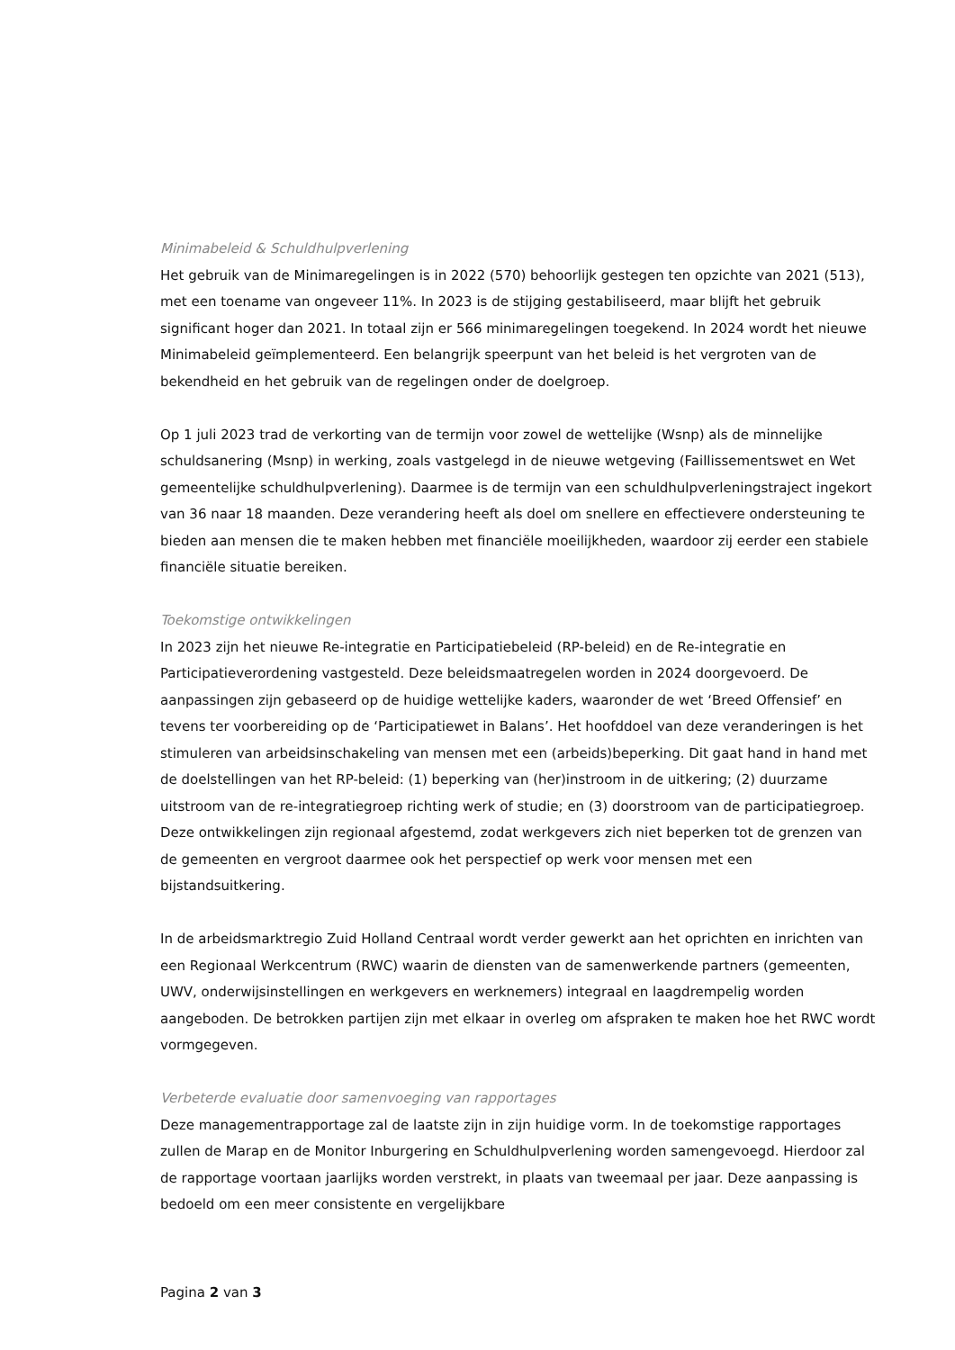Minimabeleid & Schuldhulpverlening
Het gebruik van de Minimaregelingen is in 2022 (570) behoorlijk gestegen ten opzichte van 2021 (513), met een toename van ongeveer 11%. In 2023 is de stijging gestabiliseerd, maar blijft het gebruik significant hoger dan 2021. In totaal zijn er 566 minimaregelingen toegekend. In 2024 wordt het nieuwe Minimabeleid geïmplementeerd. Een belangrijk speerpunt van het beleid is het vergroten van de bekendheid en het gebruik van de regelingen onder de doelgroep.
Op 1 juli 2023 trad de verkorting van de termijn voor zowel de wettelijke (Wsnp) als de minnelijke schuldsanering (Msnp) in werking, zoals vastgelegd in de nieuwe wetgeving (Faillissementswet en Wet gemeentelijke schuldhulpverlening). Daarmee is de termijn van een schuldhulpverleningstraject ingekort van 36 naar 18 maanden. Deze verandering heeft als doel om snellere en effectievere ondersteuning te bieden aan mensen die te maken hebben met financiële moeilijkheden, waardoor zij eerder een stabiele financiële situatie bereiken.
Toekomstige ontwikkelingen
In 2023 zijn het nieuwe Re-integratie en Participatiebeleid (RP-beleid) en de Re-integratie en Participatieverordening vastgesteld. Deze beleidsmaatregelen worden in 2024 doorgevoerd. De aanpassingen zijn gebaseerd op de huidige wettelijke kaders, waaronder de wet ‘Breed Offensief’ en tevens ter voorbereiding op de ‘Participatiewet in Balans’. Het hoofddoel van deze veranderingen is het stimuleren van arbeidsinschakeling van mensen met een (arbeids)beperking. Dit gaat hand in hand met de doelstellingen van het RP-beleid: (1) beperking van (her)instroom in de uitkering; (2) duurzame uitstroom van de re-integratiegroep richting werk of studie; en (3) doorstroom van de participatiegroep. Deze ontwikkelingen zijn regionaal afgestemd, zodat werkgevers zich niet beperken tot de grenzen van de gemeenten en vergroot daarmee ook het perspectief op werk voor mensen met een bijstandsuitkering.
In de arbeidsmarktregio Zuid Holland Centraal wordt verder gewerkt aan het oprichten en inrichten van een Regionaal Werkcentrum (RWC) waarin de diensten van de samenwerkende partners (gemeenten, UWV, onderwijsinstellingen en werkgevers en werknemers) integraal en laagdrempelig worden aangeboden. De betrokken partijen zijn met elkaar in overleg om afspraken te maken hoe het RWC wordt vormgegeven.
Verbeterde evaluatie door samenvoeging van rapportages
Deze managementrapportage zal de laatste zijn in zijn huidige vorm. In de toekomstige rapportages zullen de Marap en de Monitor Inburgering en Schuldhulpverlening worden samengevoegd. Hierdoor zal de rapportage voortaan jaarlijks worden verstrekt, in plaats van tweemaal per jaar. Deze aanpassing is bedoeld om een meer consistente en vergelijkbare
Pagina 2 van 3